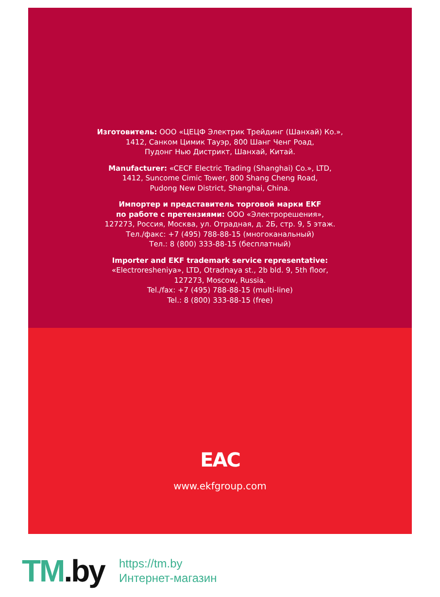Изготовитель: ООО «ЦЕЦФ Электрик Трейдинг (Шанхай) Ко.»,
1412, Санком Цимик Тауэр, 800 Шанг Ченг Роад,
Пудонг Нью Дистрикт, Шанхай, Китай.
Manufacturer: «CECF Electric Trading (Shanghai) Co.», LTD,
1412, Suncome Cimic Tower, 800 Shang Cheng Road,
Pudong New District, Shanghai, China.
Импортер и представитель торговой марки EKF
по работе с претензиями: ООО «Электрорешения»,
127273, Россия, Москва, ул. Отрадная, д. 2Б, стр. 9, 5 этаж.
Тел./факс: +7 (495) 788-88-15 (многоканальный)
Тел.: 8 (800) 333-88-15 (бесплатный)
Importer and EKF trademark service representative:
«Electroresheniya», LTD, Otradnaya st., 2b bld. 9, 5th floor,
127273, Moscow, Russia.
Tel./fax: +7 (495) 788-88-15 (multi-line)
Tel.: 8 (800) 333-88-15 (free)
EAC
www.ekfgroup.com
TM.by
https://tm.by
Интернет-магазин